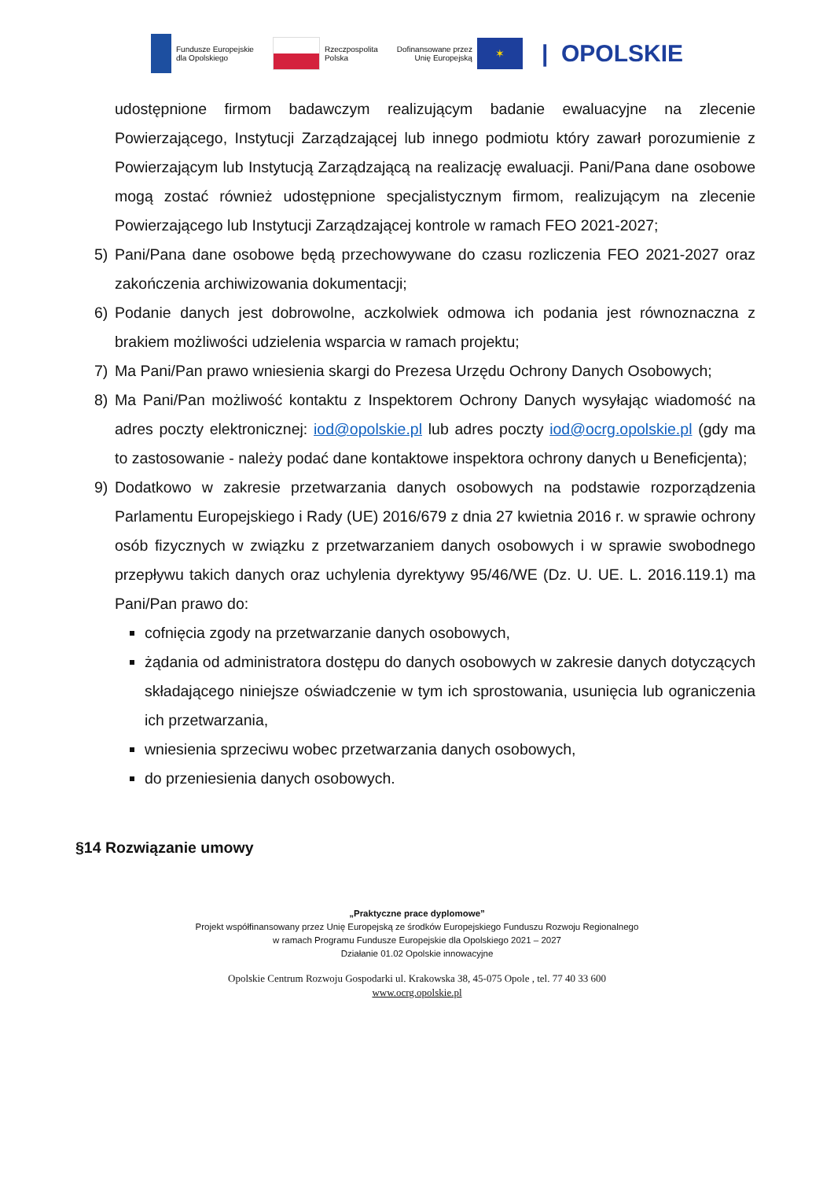Fundusze Europejskie
dla Opolskiego
Rzeczpospolita
Polska
Dofinansowane przez
Unię Europejską
✶
| OPOLSKIE
udostępnione firmom badawczym realizującym badanie ewaluacyjne na zlecenie Powierzającego, Instytucji Zarządzającej lub innego podmiotu który zawarł porozumienie z Powierzającym lub Instytucją Zarządzającą na realizację ewaluacji. Pani/Pana dane osobowe mogą zostać również udostępnione specjalistycznym firmom, realizującym na zlecenie Powierzającego lub Instytucji Zarządzającej kontrole w ramach FEO 2021-2027;
5) Pani/Pana dane osobowe będą przechowywane do czasu rozliczenia FEO 2021-2027 oraz zakończenia archiwizowania dokumentacji;
6) Podanie danych jest dobrowolne, aczkolwiek odmowa ich podania jest równoznaczna z brakiem możliwości udzielenia wsparcia w ramach projektu;
7) Ma Pani/Pan prawo wniesienia skargi do Prezesa Urzędu Ochrony Danych Osobowych;
8) Ma Pani/Pan możliwość kontaktu z Inspektorem Ochrony Danych wysyłając wiadomość na adres poczty elektronicznej: iod@opolskie.pl lub adres poczty iod@ocrg.opolskie.pl (gdy ma to zastosowanie - należy podać dane kontaktowe inspektora ochrony danych u Beneficjenta);
9) Dodatkowo w zakresie przetwarzania danych osobowych na podstawie rozporządzenia Parlamentu Europejskiego i Rady (UE) 2016/679 z dnia 27 kwietnia 2016 r. w sprawie ochrony osób fizycznych w związku z przetwarzaniem danych osobowych i w sprawie swobodnego przepływu takich danych oraz uchylenia dyrektywy 95/46/WE (Dz. U. UE. L. 2016.119.1) ma Pani/Pan prawo do:
cofnięcia zgody na przetwarzanie danych osobowych,
żądania od administratora dostępu do danych osobowych w zakresie danych dotyczących składającego niniejsze oświadczenie w tym ich sprostowania, usunięcia lub ograniczenia ich przetwarzania,
wniesienia sprzeciwu wobec przetwarzania danych osobowych,
do przeniesienia danych osobowych.
§14 Rozwiązanie umowy
„Praktyczne prace dyplomowe”
Projekt współfinansowany przez Unię Europejską ze środków Europejskiego Funduszu Rozwoju Regionalnego
w ramach Programu Fundusze Europejskie dla Opolskiego 2021 – 2027
Działanie 01.02 Opolskie innowacyjne
Opolskie Centrum Rozwoju Gospodarki ul. Krakowska 38, 45-075 Opole , tel. 77 40 33 600
www.ocrg.opolskie.pl